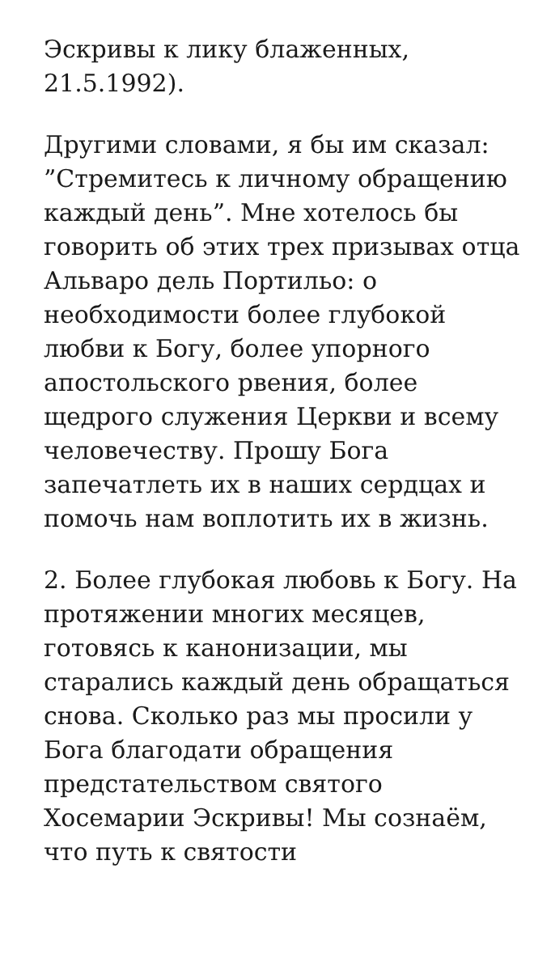Эскривы к лику блаженных, 21.5.1992).
Другими словами, я бы им сказал: ”Стремитесь к личному обращению каждый день”. Мне хотелось бы говорить об этих трех призывах отца Альваро дель Портильо: о необходимости более глубокой любви к Богу, более упорного апостольского рвения, более щедрого служения Церкви и всему человечеству. Прошу Бога запечатлеть их в наших сердцах и помочь нам воплотить их в жизнь.
2. Более глубокая любовь к Богу. На протяжении многих месяцев, готовясь к канонизации, мы старались каждый день обращаться снова. Сколько раз мы просили у Бога благодати обращения предстательством святого Хосемарии Эскривы! Мы сознаём, что путь к святости